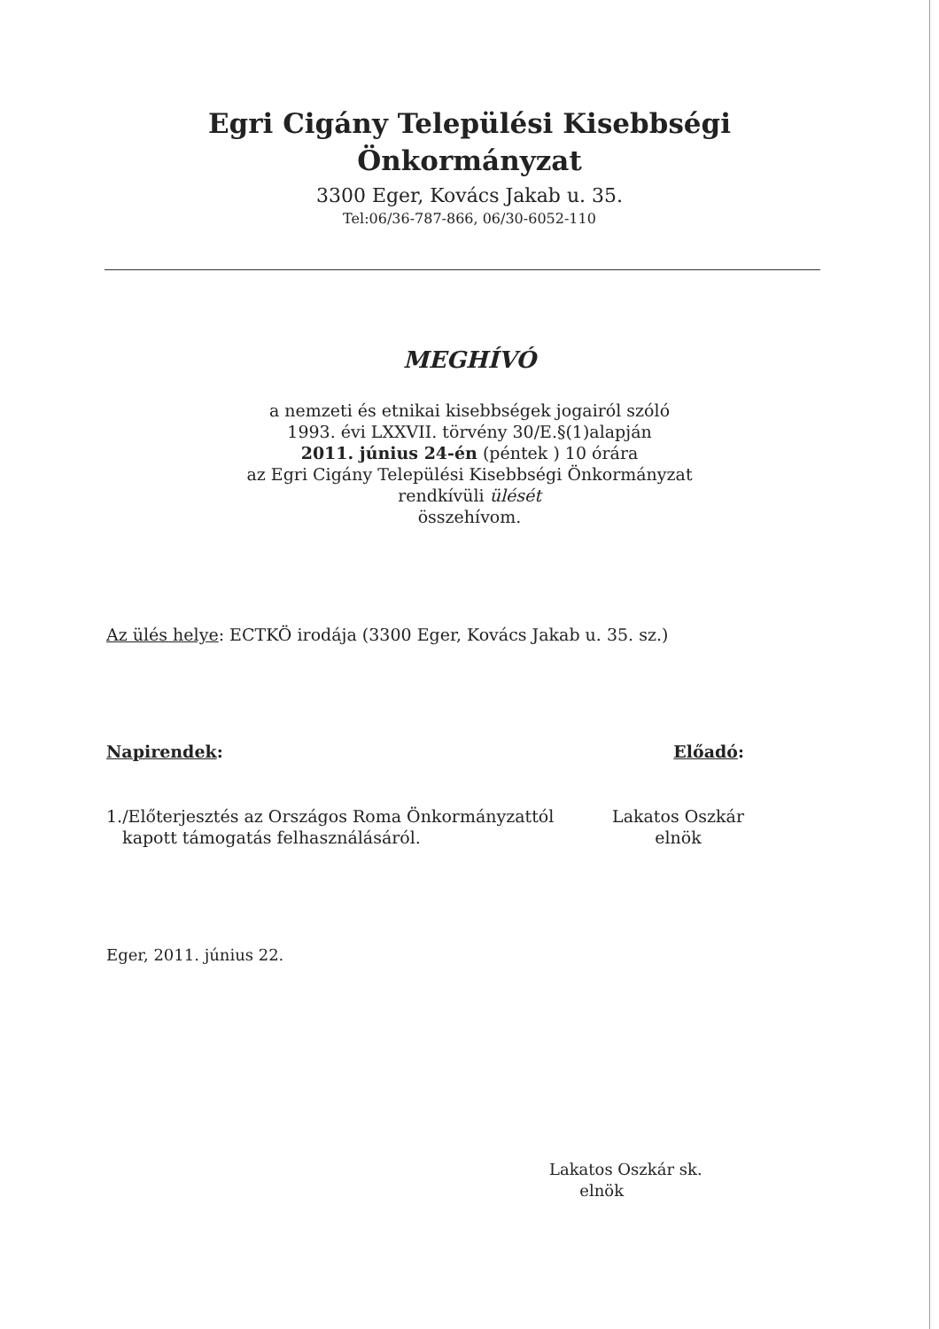Egri Cigány Települési Kisebbségi
Önkormányzat
3300 Eger, Kovács Jakab u. 35.
Tel:06/36-787-866, 06/30-6052-110
MEGHÍVÓ
a nemzeti és etnikai kisebbségek jogairól szóló
1993. évi LXXVII. törvény 30/E.§(1)alapján
2011. június 24-én (péntek ) 10 órára
az Egri Cigány Települési Kisebbségi Önkormányzat
rendkívüli ülését
összehívom.
Az ülés helye: ECTKÖ irodája (3300 Eger, Kovács Jakab u. 35. sz.)
Napirendek: Előadó:
1./Előterjesztés az Országos Roma Önkormányzattól
kapott támogatás felhasználásáról.
Lakatos Oszkár
elnök
Eger, 2011. június 22.
Lakatos Oszkár sk.
elnök